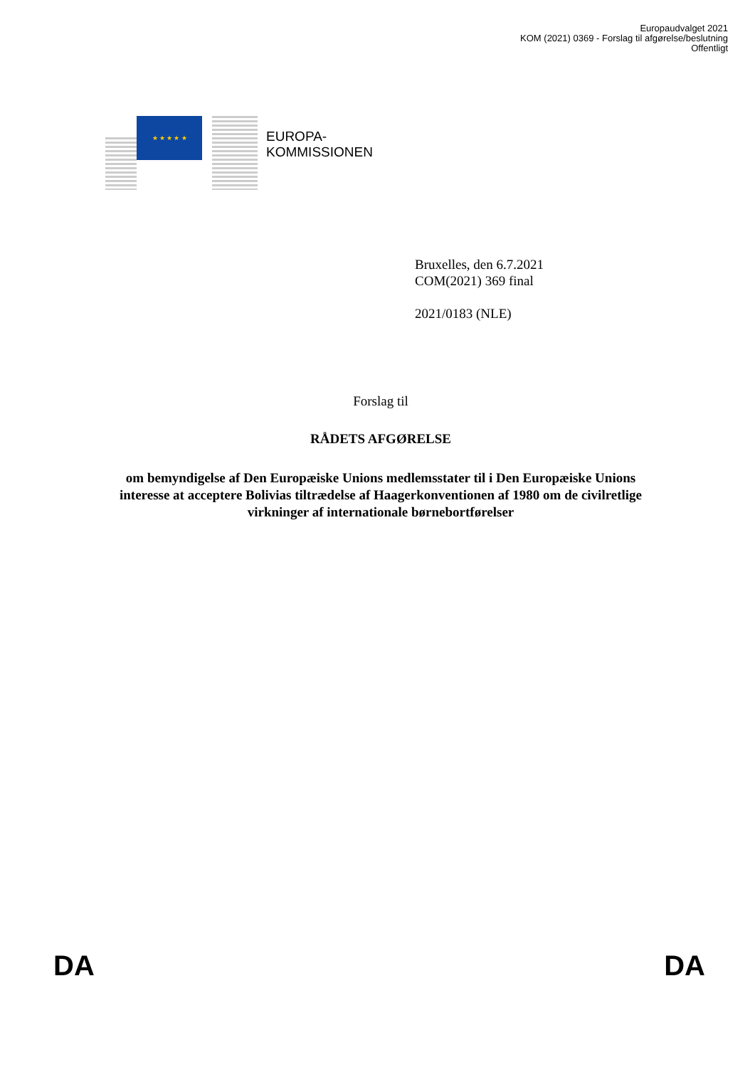Europaudvalget 2021
KOM (2021) 0369 - Forslag til afgørelse/beslutning
Offentligt
★ ★ ★ ★ ★
EUROPA-
KOMMISSIONEN
Bruxelles, den 6.7.2021
COM(2021) 369 final
2021/0183 (NLE)
Forslag til
RÅDETS AFGØRELSE
om bemyndigelse af Den Europæiske Unions medlemsstater til i Den Europæiske Unions interesse at acceptere Bolivias tiltrædelse af Haagerkonventionen af 1980 om de civilretlige virkninger af internationale børnebortførelser
DA DA